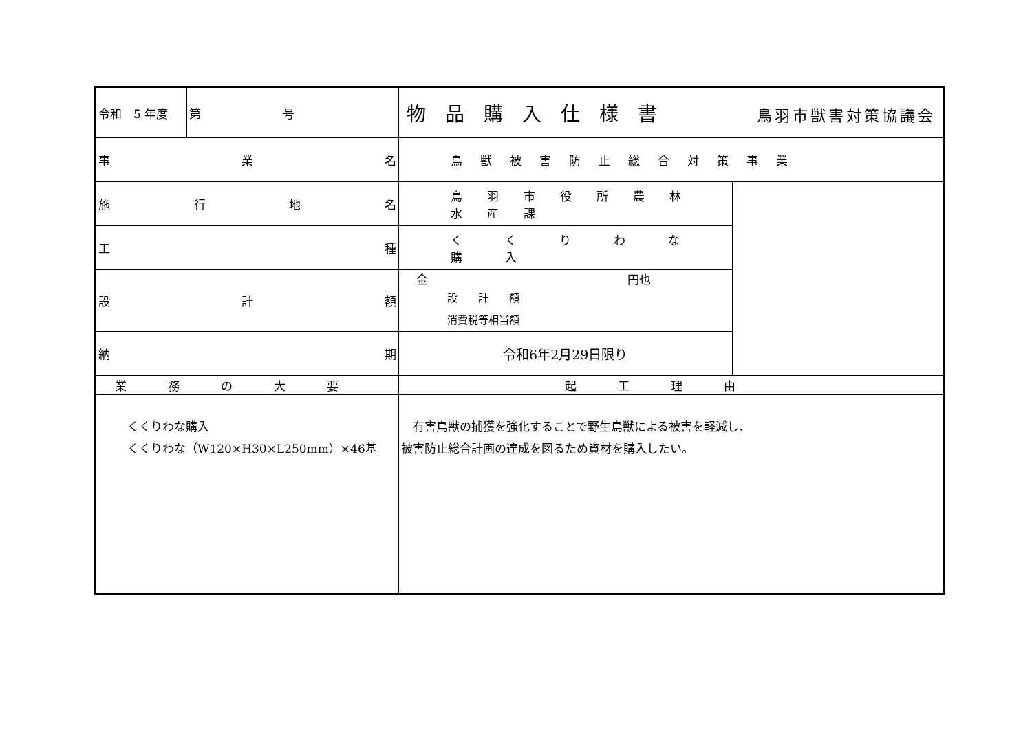| 令和 5 年度 | 第 号 | | 物品購入仕様書 鳥羽市獣害対策協議会 | | |
| 事 業 名 | | 鳥獣被害防止総合対策事業 | | | |
| 施 行 地 名 | | 鳥羽市役所農林水産課 | | | |
| 工 種 | | くくりわな購入 | | | |
| 設 計 額 | | 金 円也 設 計 額 消費税等相当額 | | | |
| 納 期 | | 令和6年2月29日限り | | | |
| 業務の大要 | | | | 起工理由 | |
| くくりわな購入 くくりわな（W120×H30×L250mm）×46基 | | | | 有害鳥獣の捕獲を強化することで野生鳥獣による被害を軽減し、 被害防止総合計画の達成を図るため資材を購入したい。 | |